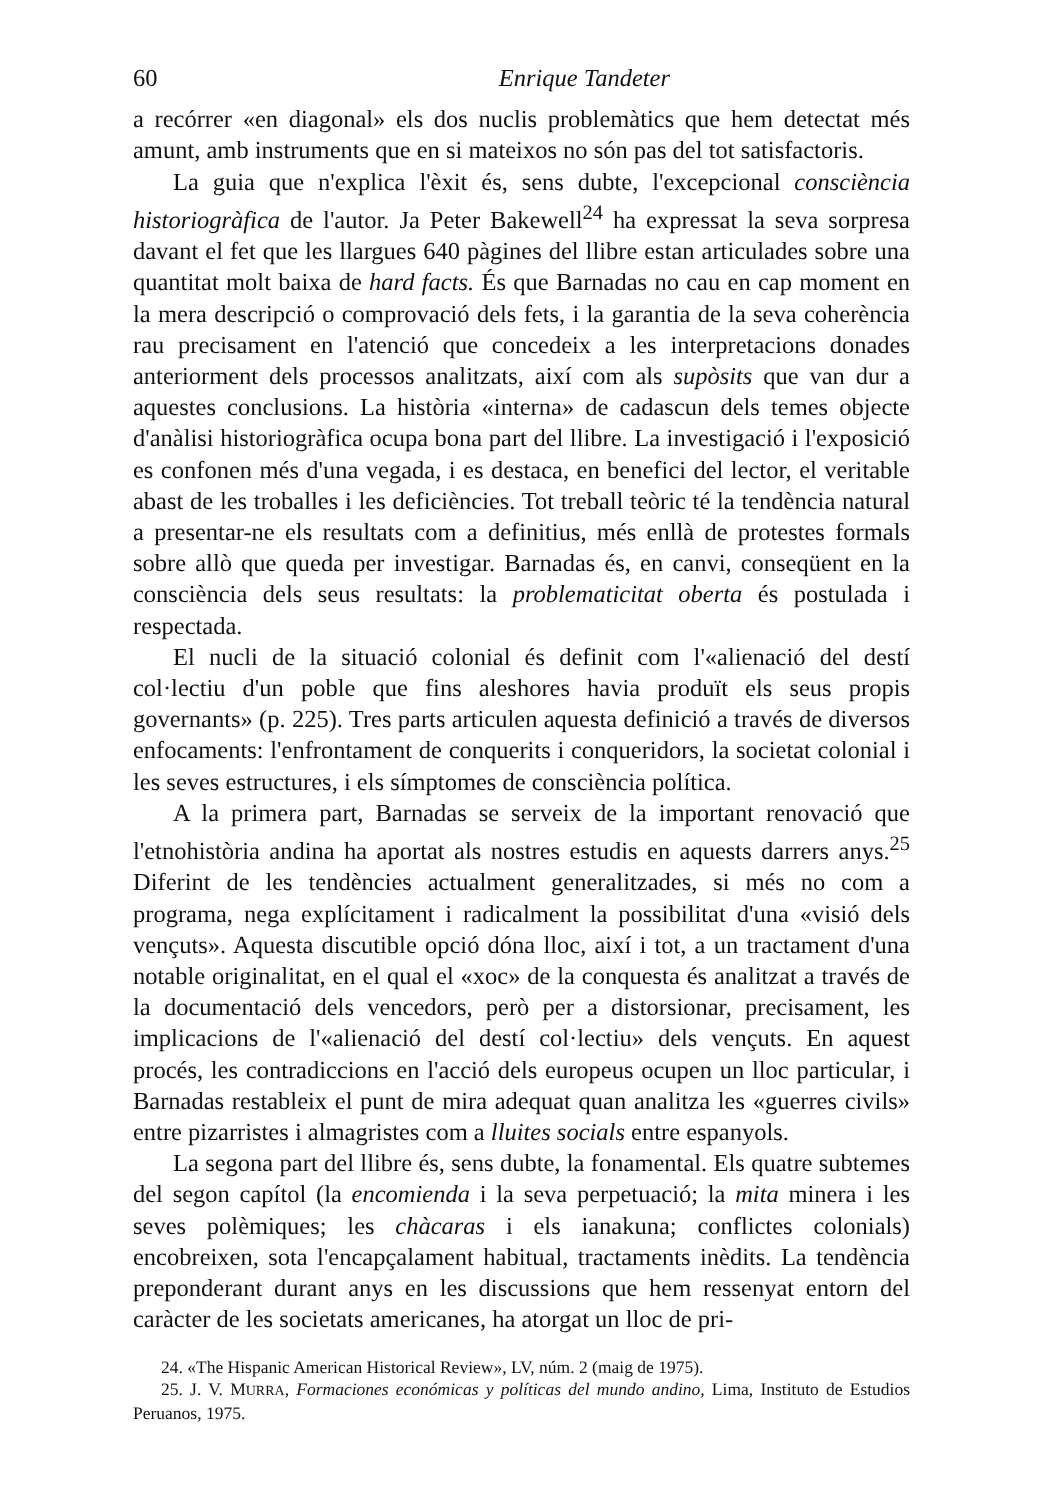60 Enrique Tandeter
a recórrer «en diagonal» els dos nuclis problemàtics que hem detectat més amunt, amb instruments que en si mateixos no són pas del tot satisfactoris.
La guia que n'explica l'èxit és, sens dubte, l'excepcional consciència historiogràfica de l'autor. Ja Peter Bakewell<sup>24</sup> ha expressat la seva sorpresa davant el fet que les llargues 640 pàgines del llibre estan articulades sobre una quantitat molt baixa de hard facts. És que Barnadas no cau en cap moment en la mera descripció o comprovació dels fets, i la garantia de la seva coherència rau precisament en l'atenció que concedeix a les interpretacions donades anteriorment dels processos analitzats, així com als supòsits que van dur a aquestes conclusions. La història «interna» de cadascun dels temes objecte d'anàlisi historiogràfica ocupa bona part del llibre. La investigació i l'exposició es confonen més d'una vegada, i es destaca, en benefici del lector, el veritable abast de les troballes i les deficiències. Tot treball teòric té la tendència natural a presentar-ne els resultats com a definitius, més enllà de protestes formals sobre allò que queda per investigar. Barnadas és, en canvi, conseqüent en la consciència dels seus resultats: la problematicitat oberta és postulada i respectada.
El nucli de la situació colonial és definit com l'«alienació del destí col·lectiu d'un poble que fins aleshores havia produït els seus propis governants» (p. 225). Tres parts articulen aquesta definició a través de diversos enfocaments: l'enfrontament de conquerits i conqueridors, la societat colonial i les seves estructures, i els símptomes de consciència política.
A la primera part, Barnadas se serveix de la important renovació que l'etnohistòria andina ha aportat als nostres estudis en aquests darrers anys.<sup>25</sup> Diferint de les tendències actualment generalitzades, si més no com a programa, nega explícitament i radicalment la possibilitat d'una «visió dels vençuts». Aquesta discutible opció dóna lloc, així i tot, a un tractament d'una notable originalitat, en el qual el «xoc» de la conquesta és analitzat a través de la documentació dels vencedors, però per a distorsionar, precisament, les implicacions de l'«alienació del destí col·lectiu» dels vençuts. En aquest procés, les contradiccions en l'acció dels europeus ocupen un lloc particular, i Barnadas restableix el punt de mira adequat quan analitza les «guerres civils» entre pizarristes i almagristes com a lluites socials entre espanyols.
La segona part del llibre és, sens dubte, la fonamental. Els quatre subtemes del segon capítol (la encomienda i la seva perpetuació; la mita minera i les seves polèmiques; les chàcaras i els ianakuna; conflictes colonials) encobreixen, sota l'encapçalament habitual, tractaments inèdits. La tendència preponderant durant anys en les discussions que hem ressenyat entorn del caràcter de les societats americanes, ha atorgat un lloc de pri-
24. «The Hispanic American Historical Review», LV, núm. 2 (maig de 1975).
25. J. V. MURRA, Formaciones económicas y políticas del mundo andino, Lima, Instituto de Estudios Peruanos, 1975.